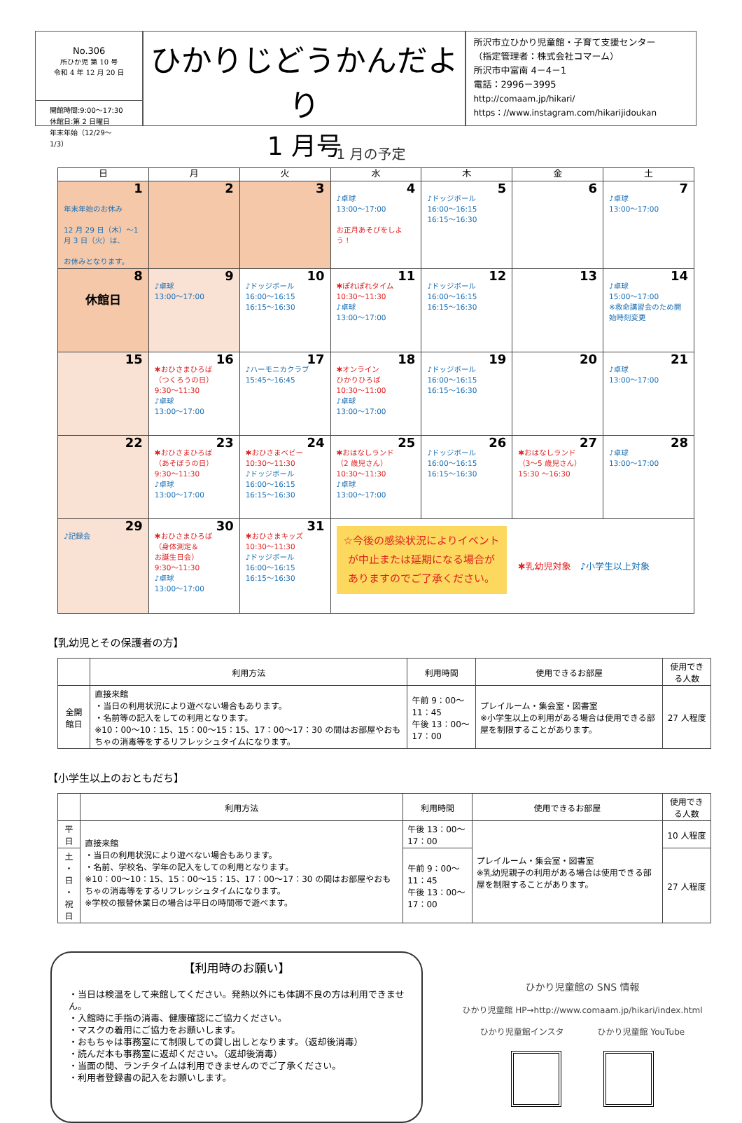No.306
所ひか児 第 10 号
令和 4 年 12 月 20 日
開館時間:9:00～17:30
休館日:第 2 日曜日
年末年始（12/29～1/3）
ひかりじどうかんだより
1 月号
所沢市立ひかり児童館・子育て支援センター
（指定管理者：株式会社コマーム）
所沢市中富南 4－4－1
電話：2996－3995
http://comaam.jp/hikari/
https：//www.instagram.com/hikarijidoukan
1 月の予定
| 日 | 月 | 火 | 水 | 木 | 金 | 土 |
| --- | --- | --- | --- | --- | --- | --- |
| 1 年末年始のお休み 12 月 29 日（木）～1 月 3 日（火）は、 お休みとなります。 | 2 | 3 | 4 ♪卓球 13:00～17:00 お正月あそびをしよう！ | 5 ♪ドッジボール 16:00～16:15 16:15～16:30 | 6 | 7 ♪卓球 13:00～17:00 |
| 8 休館日 | 9 ♪卓球 13:00～17:00 | 10 ♪ドッジボール 16:00～16:15 16:15～16:30 | 11 ✱ぽれぽれタイム 10:30～11:30 ♪卓球 13:00～17:00 | 12 ♪ドッジボール 16:00～16:15 16:15～16:30 | 13 | 14 ♪卓球 15:00～17:00 ※救命講習会のため開始時刻変更 |
| 15 | 16 ✱おひさまひろば （つくろうの日） 9:30～11:30 ♪卓球 13:00～17:00 | 17 ♪ハーモニカクラブ 15:45～16:45 | 18 ✱オンライン ひかりひろば 10:30～11:00 ♪卓球 13:00～17:00 | 19 ♪ドッジボール 16:00～16:15 16:15～16:30 | 20 | 21 ♪卓球 13:00～17:00 |
| 22 | 23 ✱おひさまひろば （あそぼうの日） 9:30～11:30 ♪卓球 13:00～17:00 | 24 ✱おひさまベビー 10:30～11:30 ♪ドッジボール 16:00～16:15 16:15～16:30 | 25 ✱おはなしランド （2 歳児さん） 10:30～11:30 ♪卓球 13:00～17:00 | 26 ♪ドッジボール 16:00～16:15 16:15～16:30 | 27 ✱おはなしランド （3～5 歳児さん） 15:30 ～16:30 | 28 ♪卓球 13:00～17:00 |
| 29 ♪記録会 | 30 ✱おひさまひろば （身体測定＆ お誕生日会） 9:30～11:30 ♪卓球 13:00～17:00 | 31 ✱おひさまキッズ 10:30～11:30 ♪ドッジボール 16:00～16:15 16:15～16:30 | ☆今後の感染状況によりイベント が中止または延期になる場合が ありますのでご了承ください。 | | ✱乳幼児対象 ♪小学生以上対象 | |
【乳幼児とその保護者の方】
| | 利用方法 | 利用時間 | 使用できるお部屋 | 使用できる人数 |
| --- | --- | --- | --- | --- |
| 全開館日 | 直接来館 ・当日の利用状況により遊べない場合もあります。 ・名前等の記入をしての利用となります。 ※10：00～10：15、15：00～15：15、17：00～17：30 の間はお部屋やおもちゃの消毒等をするリフレッシュタイムになります。 | 午前 9：00～11：45 午後 13：00～17：00 | プレイルーム・集会室・図書室 ※小学生以上の利用がある場合は使用できる部屋を制限することがあります。 | 27 人程度 |
【小学生以上のおともだち】
| | 利用方法 | 利用時間 | 使用できるお部屋 | 使用できる人数 |
| --- | --- | --- | --- | --- |
| 平日 | 直接来館 ・当日の利用状況により遊べない場合もあります。 ・名前、学校名、学年の記入をしての利用となります。 ※10：00～10：15、15：00～15：15、17：00～17：30 の間はお部屋やおもちゃの消毒等をするリフレッシュタイムになります。 ※学校の振替休業日の場合は平日の時間帯で遊べます。 | 午後 13：00～17：00 | プレイルーム・集会室・図書室 ※乳幼児親子の利用がある場合は使用できる部屋を制限することがあります。 | 10 人程度 |
| 土 ・ 日 ・ 祝日 | | 午前 9：00～11：45 午後 13：00～17：00 | | 27 人程度 |
【利用時のお願い】
・当日は検温をして来館してください。発熱以外にも体調不良の方は利用できません。
・入館時に手指の消毒、健康確認にご協力ください。
・マスクの着用にご協力をお願いします。
・おもちゃは事務室にて制限しての貸し出しとなります。（返却後消毒）
・読んだ本も事務室に返却ください。（返却後消毒）
・当面の間、ランチタイムは利用できませんのでご了承ください。
・利用者登録書の記入をお願いします。
ひかり児童館の SNS 情報
ひかり児童館 HP→http://www.comaam.jp/hikari/index.html
ひかり児童館インスタ　　　　ひかり児童館 YouTube